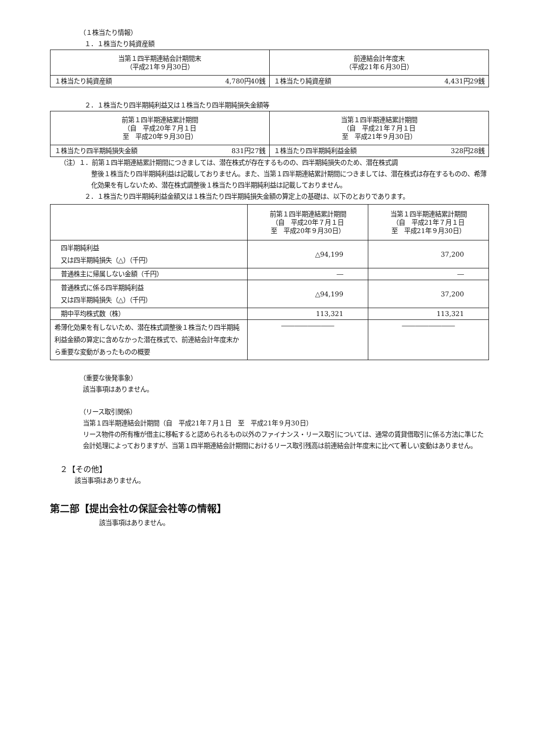（１株当たり情報）
１．１株当たり純資産額
| 当第１四半期連結会計期間末 （平成21年９月30日） | | 前連結会計年度末 （平成21年６月30日） | |
| --- | --- | --- | --- |
| １株当たり純資産額 | 4,780円40銭 | １株当たり純資産額 | 4,431円29銭 |
２．１株当たり四半期純利益又は１株当たり四半期純損失金額等
| 前第１四半期連結累計期間 （自 平成20年７月１日 至 平成20年９月30日） | | 当第１四半期連結累計期間 （自 平成21年７月１日 至 平成21年９月30日） | |
| --- | --- | --- | --- |
| １株当たり四半期純損失金額 | 831円27銭 | １株当たり四半期純利益金額 | 328円28銭 |
（注）１．前第１四半期連結累計期間につきましては、潜在株式が存在するものの、四半期純損失のため、潜在株式調
整後１株当たり四半期純利益は記載しておりません。また、当第１四半期連結累計期間につきましては、潜在株式は存在するものの、希薄化効果を有しないため、潜在株式調整後１株当たり四半期純利益は記載しておりません。
２．１株当たり四半期純利益金額又は１株当たり四半期純損失金額の算定上の基礎は、以下のとおりであります。
| | 前第１四半期連結累計期間 （自 平成20年７月１日 至 平成20年９月30日） | 当第１四半期連結累計期間 （自 平成21年７月１日 至 平成21年９月30日） |
| --- | --- | --- |
| 四半期純利益 又は四半期純損失（△）（千円） | △94,199 | 37,200 |
| 普通株主に帰属しない金額（千円） | ― | ― |
| 普通株式に係る四半期純利益 又は四半期純損失（△）（千円） | △94,199 | 37,200 |
| 期中平均株式数（株） | 113,321 | 113,321 |
| 希薄化効果を有しないため、潜在株式調整後１株当たり四半期純利益金額の算定に含めなかった潜在株式で、前連結会計年度末から重要な変動があったものの概要 | ―――――――― | ―――――――― |
（重要な後発事象）
該当事項はありません。
（リース取引関係）
当第１四半期連結会計期間（自　平成21年７月１日　至　平成21年９月30日）
リース物件の所有権が借主に移転すると認められるもの以外のファイナンス・リース取引については、通常の賃貸借取引に係る方法に準じた会計処理によっておりますが、当第１四半期連結会計期間におけるリース取引残高は前連結会計年度末に比べて著しい変動はありません。
２【その他】
該当事項はありません。
第二部【提出会社の保証会社等の情報】
該当事項はありません。